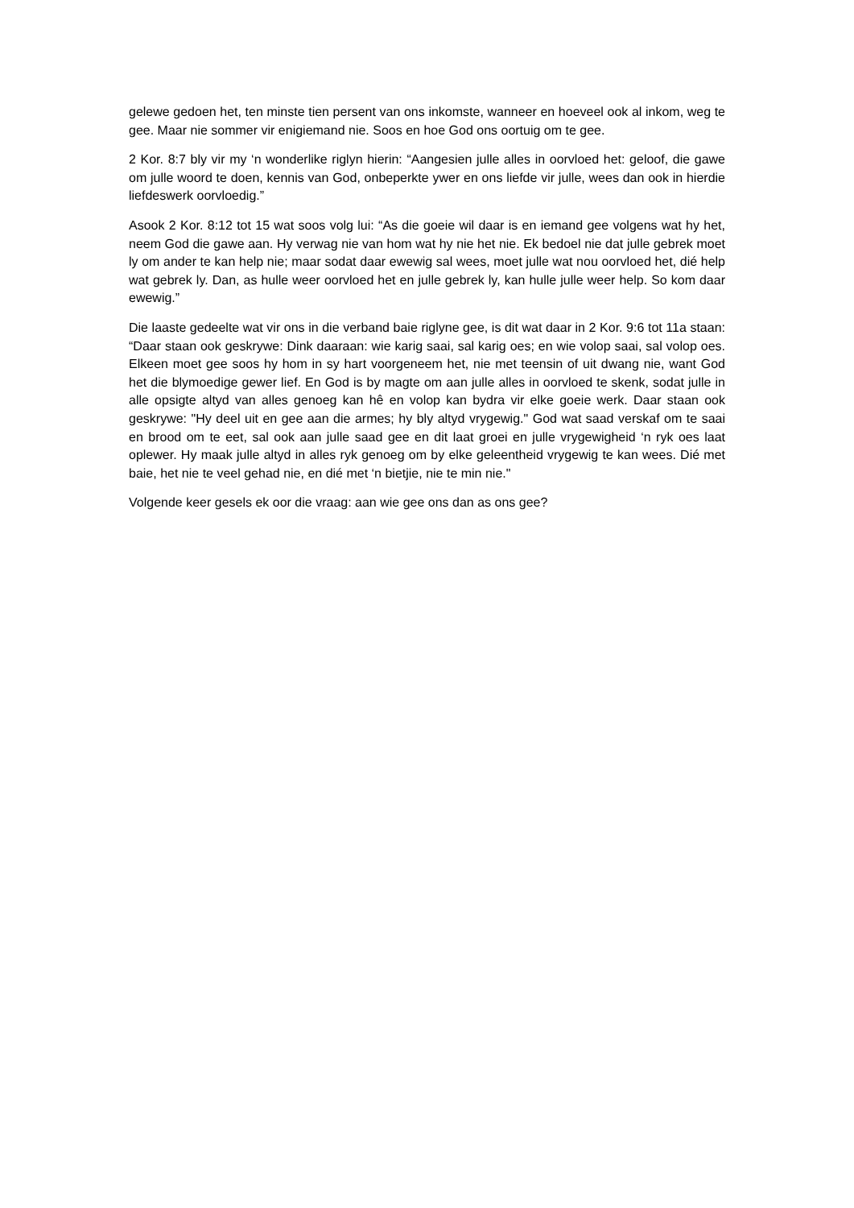gelewe gedoen het, ten minste tien persent van ons inkomste, wanneer en hoeveel ook al inkom, weg te gee. Maar nie sommer vir enigiemand nie. Soos en hoe God ons oortuig om te gee.
2 Kor. 8:7 bly vir my ‘n wonderlike riglyn hierin: “Aangesien julle alles in oorvloed het: geloof, die gawe om julle woord te doen, kennis van God, onbeperkte ywer en ons liefde vir julle, wees dan ook in hierdie liefdeswerk oorvloedig.”
Asook 2 Kor. 8:12 tot 15 wat soos volg lui: “As die goeie wil daar is en iemand gee volgens wat hy het, neem God die gawe aan. Hy verwag nie van hom wat hy nie het nie. Ek bedoel nie dat julle gebrek moet ly om ander te kan help nie; maar sodat daar ewewig sal wees, moet julle wat nou oorvloed het, dié help wat gebrek ly. Dan, as hulle weer oorvloed het en julle gebrek ly, kan hulle julle weer help. So kom daar ewewig.”
Die laaste gedeelte wat vir ons in die verband baie riglyne gee, is dit wat daar in 2 Kor. 9:6 tot 11a staan: “Daar staan ook geskrywe: Dink daaraan: wie karig saai, sal karig oes; en wie volop saai, sal volop oes. Elkeen moet gee soos hy hom in sy hart voorgeneem het, nie met teensin of uit dwang nie, want God het die blymoedige gewer lief. En God is by magte om aan julle alles in oorvloed te skenk, sodat julle in alle opsigte altyd van alles genoeg kan hê en volop kan bydra vir elke goeie werk. Daar staan ook geskrywe: "Hy deel uit en gee aan die armes; hy bly altyd vrygewig." God wat saad verskaf om te saai en brood om te eet, sal ook aan julle saad gee en dit laat groei en julle vrygewigheid ‘n ryk oes laat oplewer. Hy maak julle altyd in alles ryk genoeg om by elke geleentheid vrygewig te kan wees. Dié met baie, het nie te veel gehad nie, en dié met ‘n bietjie, nie te min nie."
Volgende keer gesels ek oor die vraag: aan wie gee ons dan as ons gee?